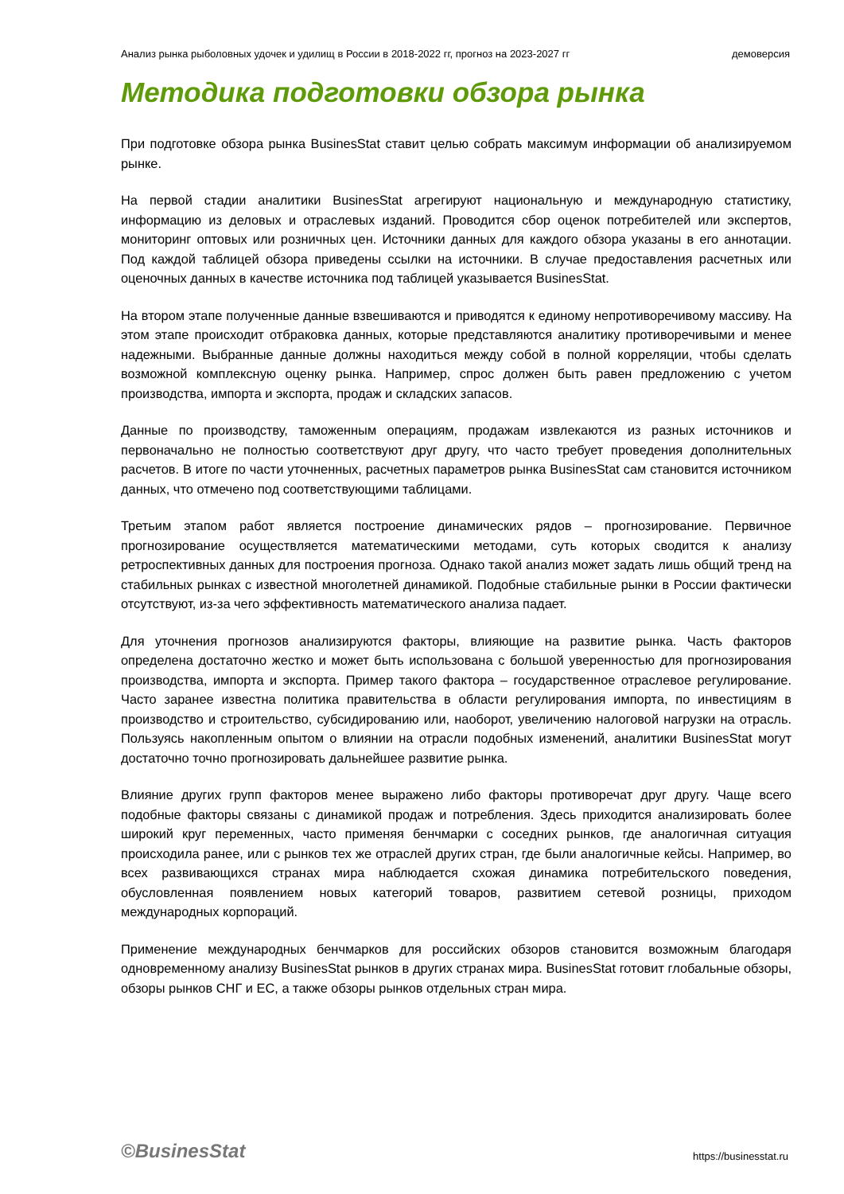Анализ рынка рыболовных удочек и удилищ в России в 2018-2022 гг, прогноз на 2023-2027 гг демоверсия
Методика подготовки обзора рынка
При подготовке обзора рынка BusinesStat ставит целью собрать максимум информации об анализируемом рынке.
На первой стадии аналитики BusinesStat агрегируют национальную и международную статистику, информацию из деловых и отраслевых изданий. Проводится сбор оценок потребителей или экспертов, мониторинг оптовых или розничных цен. Источники данных для каждого обзора указаны в его аннотации. Под каждой таблицей обзора приведены ссылки на источники. В случае предоставления расчетных или оценочных данных в качестве источника под таблицей указывается BusinesStat.
На втором этапе полученные данные взвешиваются и приводятся к единому непротиворечивому массиву. На этом этапе происходит отбраковка данных, которые представляются аналитику противоречивыми и менее надежными. Выбранные данные должны находиться между собой в полной корреляции, чтобы сделать возможной комплексную оценку рынка. Например, спрос должен быть равен предложению с учетом производства, импорта и экспорта, продаж и складских запасов.
Данные по производству, таможенным операциям, продажам извлекаются из разных источников и первоначально не полностью соответствуют друг другу, что часто требует проведения дополнительных расчетов. В итоге по части уточненных, расчетных параметров рынка BusinesStat сам становится источником данных, что отмечено под соответствующими таблицами.
Третьим этапом работ является построение динамических рядов – прогнозирование. Первичное прогнозирование осуществляется математическими методами, суть которых сводится к анализу ретроспективных данных для построения прогноза. Однако такой анализ может задать лишь общий тренд на стабильных рынках с известной многолетней динамикой. Подобные стабильные рынки в России фактически отсутствуют, из-за чего эффективность математического анализа падает.
Для уточнения прогнозов анализируются факторы, влияющие на развитие рынка. Часть факторов определена достаточно жестко и может быть использована с большой уверенностью для прогнозирования производства, импорта и экспорта. Пример такого фактора – государственное отраслевое регулирование. Часто заранее известна политика правительства в области регулирования импорта, по инвестициям в производство и строительство, субсидированию или, наоборот, увеличению налоговой нагрузки на отрасль. Пользуясь накопленным опытом о влиянии на отрасли подобных изменений, аналитики BusinesStat могут достаточно точно прогнозировать дальнейшее развитие рынка.
Влияние других групп факторов менее выражено либо факторы противоречат друг другу. Чаще всего подобные факторы связаны с динамикой продаж и потребления. Здесь приходится анализировать более широкий круг переменных, часто применяя бенчмарки с соседних рынков, где аналогичная ситуация происходила ранее, или с рынков тех же отраслей других стран, где были аналогичные кейсы. Например, во всех развивающихся странах мира наблюдается схожая динамика потребительского поведения, обусловленная появлением новых категорий товаров, развитием сетевой розницы, приходом международных корпораций.
Применение международных бенчмарков для российских обзоров становится возможным благодаря одновременному анализу BusinesStat рынков в других странах мира. BusinesStat готовит глобальные обзоры, обзоры рынков СНГ и ЕС, а также обзоры рынков отдельных стран мира.
©BusinesStat https://businesstat.ru